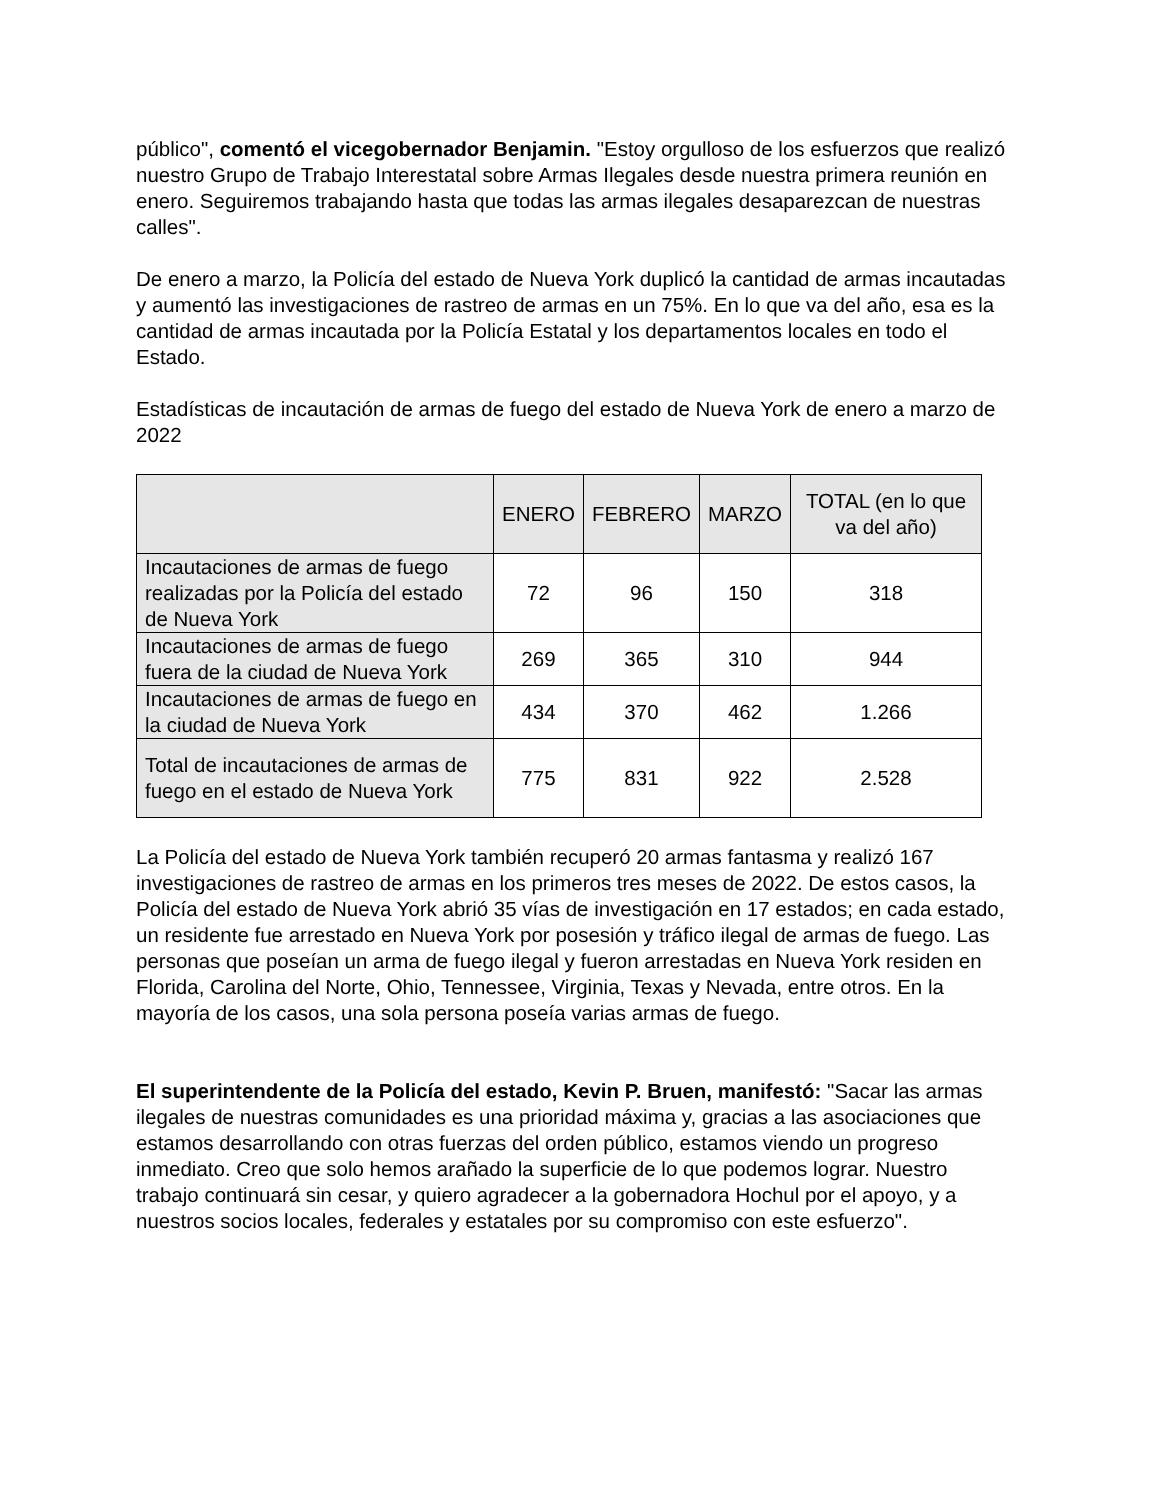público", comentó el vicegobernador Benjamin. "Estoy orgulloso de los esfuerzos que realizó nuestro Grupo de Trabajo Interestatal sobre Armas Ilegales desde nuestra primera reunión en enero. Seguiremos trabajando hasta que todas las armas ilegales desaparezcan de nuestras calles".
De enero a marzo, la Policía del estado de Nueva York duplicó la cantidad de armas incautadas y aumentó las investigaciones de rastreo de armas en un 75%. En lo que va del año, esa es la cantidad de armas incautada por la Policía Estatal y los departamentos locales en todo el Estado.
Estadísticas de incautación de armas de fuego del estado de Nueva York de enero a marzo de 2022
| | ENERO | FEBRERO | MARZO | TOTAL (en lo que va del año) |
| --- | --- | --- | --- | --- |
| Incautaciones de armas de fuego realizadas por la Policía del estado de Nueva York | 72 | 96 | 150 | 318 |
| Incautaciones de armas de fuego fuera de la ciudad de Nueva York | 269 | 365 | 310 | 944 |
| Incautaciones de armas de fuego en la ciudad de Nueva York | 434 | 370 | 462 | 1.266 |
| Total de incautaciones de armas de fuego en el estado de Nueva York | 775 | 831 | 922 | 2.528 |
La Policía del estado de Nueva York también recuperó 20 armas fantasma y realizó 167 investigaciones de rastreo de armas en los primeros tres meses de 2022. De estos casos, la Policía del estado de Nueva York abrió 35 vías de investigación en 17 estados; en cada estado, un residente fue arrestado en Nueva York por posesión y tráfico ilegal de armas de fuego. Las personas que poseían un arma de fuego ilegal y fueron arrestadas en Nueva York residen en Florida, Carolina del Norte, Ohio, Tennessee, Virginia, Texas y Nevada, entre otros. En la mayoría de los casos, una sola persona poseía varias armas de fuego.
El superintendente de la Policía del estado, Kevin P. Bruen, manifestó: "Sacar las armas ilegales de nuestras comunidades es una prioridad máxima y, gracias a las asociaciones que estamos desarrollando con otras fuerzas del orden público, estamos viendo un progreso inmediato. Creo que solo hemos arañado la superficie de lo que podemos lograr. Nuestro trabajo continuará sin cesar, y quiero agradecer a la gobernadora Hochul por el apoyo, y a nuestros socios locales, federales y estatales por su compromiso con este esfuerzo".